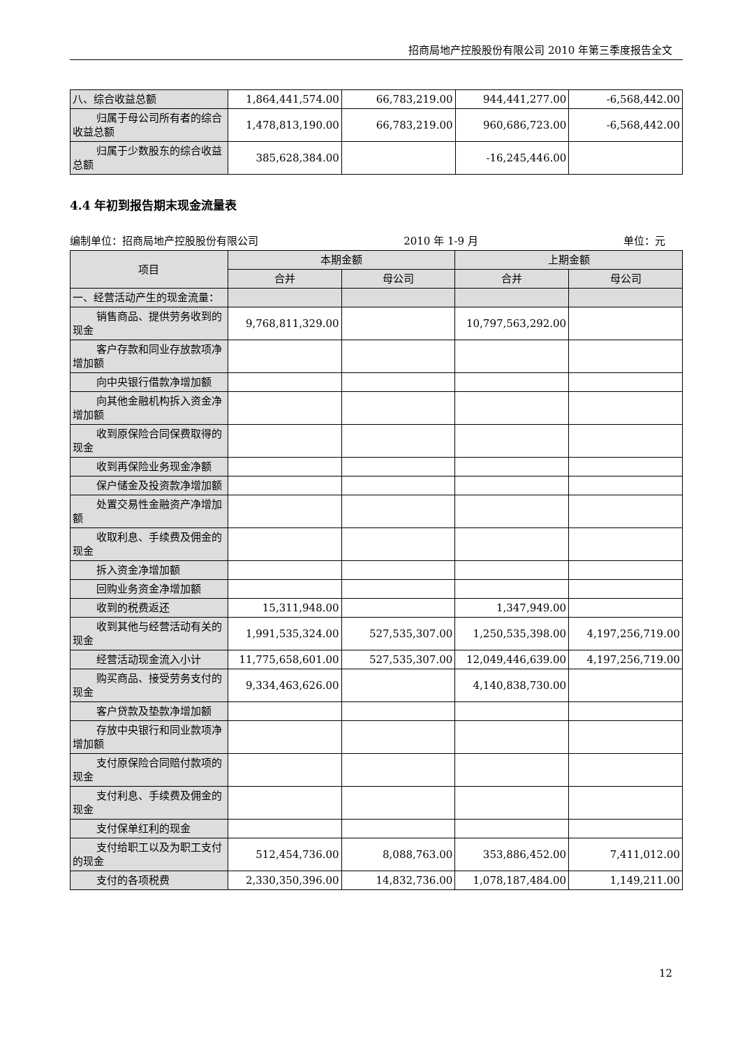招商局地产控股股份有限公司 2010 年第三季度报告全文
| 八、综合收益总额 | 1,864,441,574.00 | 66,783,219.00 | 944,441,277.00 | -6,568,442.00 |
| 归属于母公司所有者的综合收益总额 | 1,478,813,190.00 | 66,783,219.00 | 960,686,723.00 | -6,568,442.00 |
| 归属于少数股东的综合收益总额 | 385,628,384.00 | | -16,245,446.00 | |
4.4 年初到报告期末现金流量表
编制单位：招商局地产控股股份有限公司 2010 年 1-9 月 单位：元
| 项目 | 本期金额 | | 上期金额 | |
| --- | --- | --- | --- | --- |
| | 合并 | 母公司 | 合并 | 母公司 |
| 一、经营活动产生的现金流量： | | | | |
| 销售商品、提供劳务收到的现金 | 9,768,811,329.00 | | 10,797,563,292.00 | |
| 客户存款和同业存放款项净增加额 | | | | |
| 向中央银行借款净增加额 | | | | |
| 向其他金融机构拆入资金净增加额 | | | | |
| 收到原保险合同保费取得的现金 | | | | |
| 收到再保险业务现金净额 | | | | |
| 保户储金及投资款净增加额 | | | | |
| 处置交易性金融资产净增加额 | | | | |
| 收取利息、手续费及佣金的现金 | | | | |
| 拆入资金净增加额 | | | | |
| 回购业务资金净增加额 | | | | |
| 收到的税费返还 | 15,311,948.00 | | 1,347,949.00 | |
| 收到其他与经营活动有关的现金 | 1,991,535,324.00 | 527,535,307.00 | 1,250,535,398.00 | 4,197,256,719.00 |
| 经营活动现金流入小计 | 11,775,658,601.00 | 527,535,307.00 | 12,049,446,639.00 | 4,197,256,719.00 |
| 购买商品、接受劳务支付的现金 | 9,334,463,626.00 | | 4,140,838,730.00 | |
| 客户贷款及垫款净增加额 | | | | |
| 存放中央银行和同业款项净增加额 | | | | |
| 支付原保险合同赔付款项的现金 | | | | |
| 支付利息、手续费及佣金的现金 | | | | |
| 支付保单红利的现金 | | | | |
| 支付给职工以及为职工支付的现金 | 512,454,736.00 | 8,088,763.00 | 353,886,452.00 | 7,411,012.00 |
| 支付的各项税费 | 2,330,350,396.00 | 14,832,736.00 | 1,078,187,484.00 | 1,149,211.00 |
12